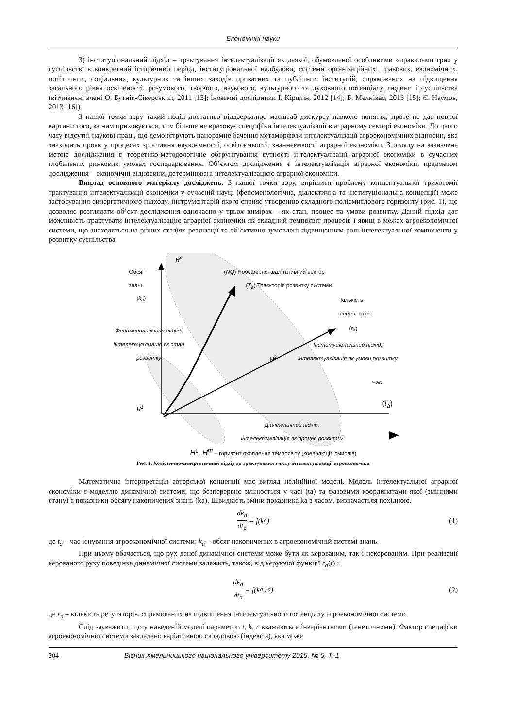Економічні науки
3) інституціональний підхід – трактування інтелектуалізації як деякої, обумовленої особливими «правилами гри» у суспільстві в конкретний історичний період, інституціональної надбудови, системи організаційних, правових, економічних, політичних, соціальних, культурних та інших заходів приватних та публічних інституцій, спрямованих на підвищення загального рівня освіченості, розумового, творчого, наукового, культурного та духовного потенціалу людини і суспільства (вітчизняні вчені О. Бутнік-Сіверський, 2011 [13]; іноземні дослідники І. Кіршин, 2012 [14]; Б. Мелнікас, 2013 [15]; Є. Наумов, 2013 [16]).
З нашої точки зору такий поділ достатньо віддзеркалює масштаб дискурсу навколо поняття, проте не дає повної картини того, за ним приховується, тим більше не враховує специфіки інтелектуалізації в аграрному секторі економіки. До цього часу відсутні наукові праці, що демонструють панорамне бачення метаморфози інтелектуалізації агроекономічних відносин, яка знаходить прояв у процесах зростання наукоємності, освітоємкості, знаннеємкості аграрної економіки. З огляду на зазначене метою дослідження є теоретико-методологічне обгрунтування сутності інтелектуалізації аграрної економіки в сучасних глобальних ринкових умовах господарювання. Об’єктом дослідження є інтелектуалізація аграрної економіки, предметом дослідження – економічні відносини, детерміновані інтелектуалізацією аграрної економіки.
Виклад основного матеріалу досліджень. З нашої точки зору, вирішити проблему концептуальної трихотомії трактування інтелектуалізації економіки у сучасній науці (феноменологічна, діалектична та інституціональна концепції) може застосування синергетичного підходу, інструментарій якого сприяє утворенню складного полісмислового горизонту (рис. 1), що дозволяє розглядати об’єкт дослідження одночасно у трьох вимірах – як стан, процес та умови розвитку. Даний підхід дає можливість трактувати інтелектуалізацію аграрної економіки як складний темпосвіт процесів і явищ в межах агроекономічної системи, що знаходяться на різних стадіях реалізації та об’єктивно зумовлені підвищенням ролі інтелектуальної компоненти у розвитку суспільства.
Обсяг
знань
(k<sub>a</sub>)
H<sup>n</sup>
(NQ) Ноосферно-квалітативний вектор
(T<sub>a</sub>) Траєкторія розвитку системи
Кількість
регуляторів
(r<sub>a</sub>)
Феноменологічний підхід: інтелектуалізація як стан розвитку
Інституціональний підхід: інтелектуалізація як умови розвитку
H<sup>2</sup>
Час
(t<sub>a</sub>)
H<sup>1</sup>
Діалектичний підхід:
інтелектуалізація як процес розвитку
H<sup>1</sup>...H<sup>m</sup> – горизонт охоплення темпосвіту (коеволюція смислів)
Рис. 1. Холістично-синергетичний підхід до трактування змісту інтелектуалізації агроекономіки
Математична інтерпретація авторської концепції має вигляд нелінійної моделі. Модель інтелектуальної аграрної економіки є моделлю динамічної системи, що безперервно змінюється у часі (ta) та фазовими координатами якої (змінними стану) є показники обсягу накопичених знань (ka). Швидкість зміни показника ka з часом, визначається похідною.
dk<sub>a</sub> dt<sub>a</sub> = f(k<sub>a</sub>) (1)
де t<sub>a</sub> – час існування агроекономічної системи; k<sub>a</sub> – обсяг накопичених в агроекономічній системі знань.
При цьому вбачається, що рух даної динамічної системи може бути як керованим, так і некерованим. При реалізації керованого руху поведінка динамічної системи залежить, також, від керуючої функції r<sub>a</sub>(t) :
dk<sub>a</sub> dt<sub>a</sub> = f(k<sub>a</sub>,r<sub>a</sub>) (2)
де r<sub>a</sub> – кількість регуляторів, спрямованих на підвищення інтелектуального потенціалу агроекономічної системи.
Слід зауважити, що у наведеній моделі параметри t, k, r вважаються інваріантними (генетичними). Фактор специфіки агроекономічної системи закладено варіативною складовою (індекс а), яка може
204 Вісник Хмельницького національного університету 2015, № 5, Т. 1